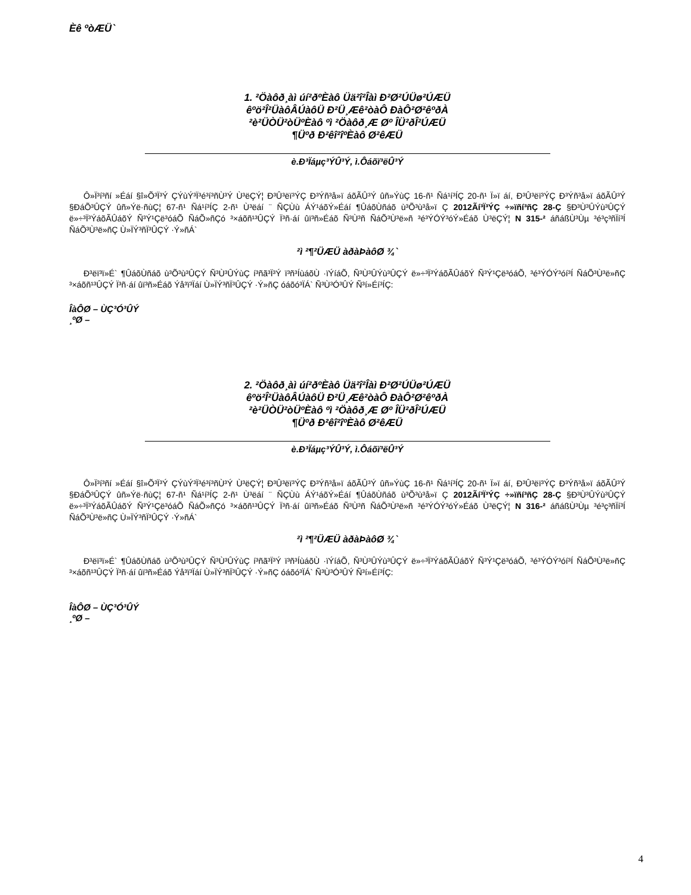Èê ºòÆÜ`
1. ²Öàôð¸àì úí²ðºÈàô Üä²î²Îàì Ð²Ø²ÚÜø²ÚÆÜ
êºö²Î²ÜàôÂÚàôÜ Ð²Ü¸Æê²òàÔ ÐàÔ²Ø²êºðÀ
²è²ÜÒÜ²òÜºÈàô ºì ²Öàôð¸Æ Øº ÎÜ²ðÎ²ÚÆÜ
¶Üºð Ð²êî²îºÈàô Ø²êÆÜ
è.Ð³Ïáµç³ÝÛ³Ý, ì.Ôáõï³ëÛ³Ý
Ô»Ï³í³ñí »Éáí §î»Õ³Ï³Ý ÇÝùÝ³Ï³é³í³ñÙ³Ý Ù³ëÇÝ¦ Ð³Û³ëï³ÝÇ Ð³Ýñ³å»ï áõÃÛ³Ý ûñ»ÝùÇ 16-ñ¹ Ñá¹í³ÍÇ 20-ñ¹ Ï»ï áí, Ð³Û³ëï³ÝÇ Ð³Ýñ³å»ï áõÃÛ³Ý §ÐáÕ³ÛÇÝ ûñ»Ýë·ñùÇ¦ 67-ñ¹ Ñá¹í³ÍÇ 2-ñ¹ Ù³ëáí ¨ ÑÇÙù ÁÝ¹áõÝ»Éáí ¶ÛáõÙñáõ ù³Õ³ù³å»ï Ç 2012Ãí³Ï³ÝÇ ÷»ïñí³ñÇ 28-Ç §Ð³Ù³ÛÝù³ÛÇÝ ë»÷³Ï³ÝáõÃÛáõÝ Ñ³Ý¹Çë³óáÕ ÑáÕ»ñÇó ³×áõñ¹³ÛÇÝ Ï³ñ·áí ûï³ñ»Éáõ Ñ³Ù³ñ ÑáÕ³Ù³ë»ñ ³é³ÝÓÝ³óÝ»Éáõ Ù³ëÇÝ¦ N 315-² áñáßÙ³Ùµ ³é³ç³ñÏí³Í ÑáÕ³Ù³ë»ñÇ Ù»ÏÝ³ñÏ³ÛÇÝ ·Ý»ñÁ`
²ì ²¶²ÜÆÜ àðàÞàôØ ¾`
Ð³ëï³ï»É` ¶ÛáõÙñáõ ù³Õ³ù³ÛÇÝ Ñ³Ù³ÛÝùÇ í³ñã³Ï³Ý ï³ñ³ÍùáõÙ ·ïÝíáÕ, Ñ³Ù³ÛÝù³ÛÇÝ ë»÷³Ï³ÝáõÃÛáõÝ Ñ³Ý¹Çë³óáÕ, ³é³ÝÓÝ³óí³Í ÑáÕ³Ù³ë»ñÇ ³×áõñ¹³ÛÇÝ Ï³ñ·áí ûï³ñ»Éáõ Ýå³ï³Ïáí Ù»ÏÝ³ñÏ³ÛÇÝ ·Ý»ñÇ óáõó³ÏÁ` Ñ³Ù³Ó³ÛÝ Ñ³í»Éí³ÍÇ:
ÎàÔØ – ÙÇ³Ó³ÛÝ
¸ºØ –
2. ²Öàôð¸àì úí²ðºÈàô Üä²î²Îàì Ð²Ø²ÚÜø²ÚÆÜ
êºö²Î²ÜàôÂÚàôÜ Ð²Ü¸Æê²òàÔ ÐàÔ²Ø²êºðÀ
²è²ÜÒÜ²òÜºÈàô ºì ²Öàôð¸Æ Øº ÎÜ²ðÎ²ÚÆÜ
¶Üºð Ð²êî²îºÈàô Ø²êÆÜ
è.Ð³Ïáµç³ÝÛ³Ý, ì.Ôáõï³ëÛ³Ý
Ô»Ï³í³ñí »Éáí §î»Õ³Ï³Ý ÇÝùÝ³Ï³é³í³ñÙ³Ý Ù³ëÇÝ¦ Ð³Û³ëï³ÝÇ Ð³Ýñ³å»ï áõÃÛ³Ý ûñ»ÝùÇ 16-ñ¹ Ñá¹í³ÍÇ 20-ñ¹ Ï»ï áí, Ð³Û³ëï³ÝÇ Ð³Ýñ³å»ï áõÃÛ³Ý §ÐáÕ³ÛÇÝ ûñ»Ýë·ñùÇ¦ 67-ñ¹ Ñá¹í³ÍÇ 2-ñ¹ Ù³ëáí ¨ ÑÇÙù ÁÝ¹áõÝ»Éáí ¶ÛáõÙñáõ ù³Õ³ù³å»ï Ç 2012Ãí³Ï³ÝÇ ÷»ïñí³ñÇ 28-Ç §Ð³Ù³ÛÝù³ÛÇÝ ë»÷³Ï³ÝáõÃÛáõÝ Ñ³Ý¹Çë³óáÕ ÑáÕ»ñÇó ³×áõñ¹³ÛÇÝ Ï³ñ·áí ûï³ñ»Éáõ Ñ³Ù³ñ ÑáÕ³Ù³ë»ñ ³é³ÝÓÝ³óÝ»Éáõ Ù³ëÇÝ¦ N 316-² áñáßÙ³Ùµ ³é³ç³ñÏí³Í ÑáÕ³Ù³ë»ñÇ Ù»ÏÝ³ñÏ³ÛÇÝ ·Ý»ñÁ`
²ì ²¶²ÜÆÜ àðàÞàôØ ¾`
Ð³ëï³ï»É` ¶ÛáõÙñáõ ù³Õ³ù³ÛÇÝ Ñ³Ù³ÛÝùÇ í³ñã³Ï³Ý ï³ñ³ÍùáõÙ ·ïÝíáÕ, Ñ³Ù³ÛÝù³ÛÇÝ ë»÷³Ï³ÝáõÃÛáõÝ Ñ³Ý¹Çë³óáÕ, ³é³ÝÓÝ³óí³Í ÑáÕ³Ù³ë»ñÇ ³×áõñ¹³ÛÇÝ Ï³ñ·áí ûï³ñ»Éáõ Ýå³ï³Ïáí Ù»ÏÝ³ñÏ³ÛÇÝ ·Ý»ñÇ óáõó³ÏÁ` Ñ³Ù³Ó³ÛÝ Ñ³í»Éí³ÍÇ:
ÎàÔØ – ÙÇ³Ó³ÛÝ
¸ºØ –
4